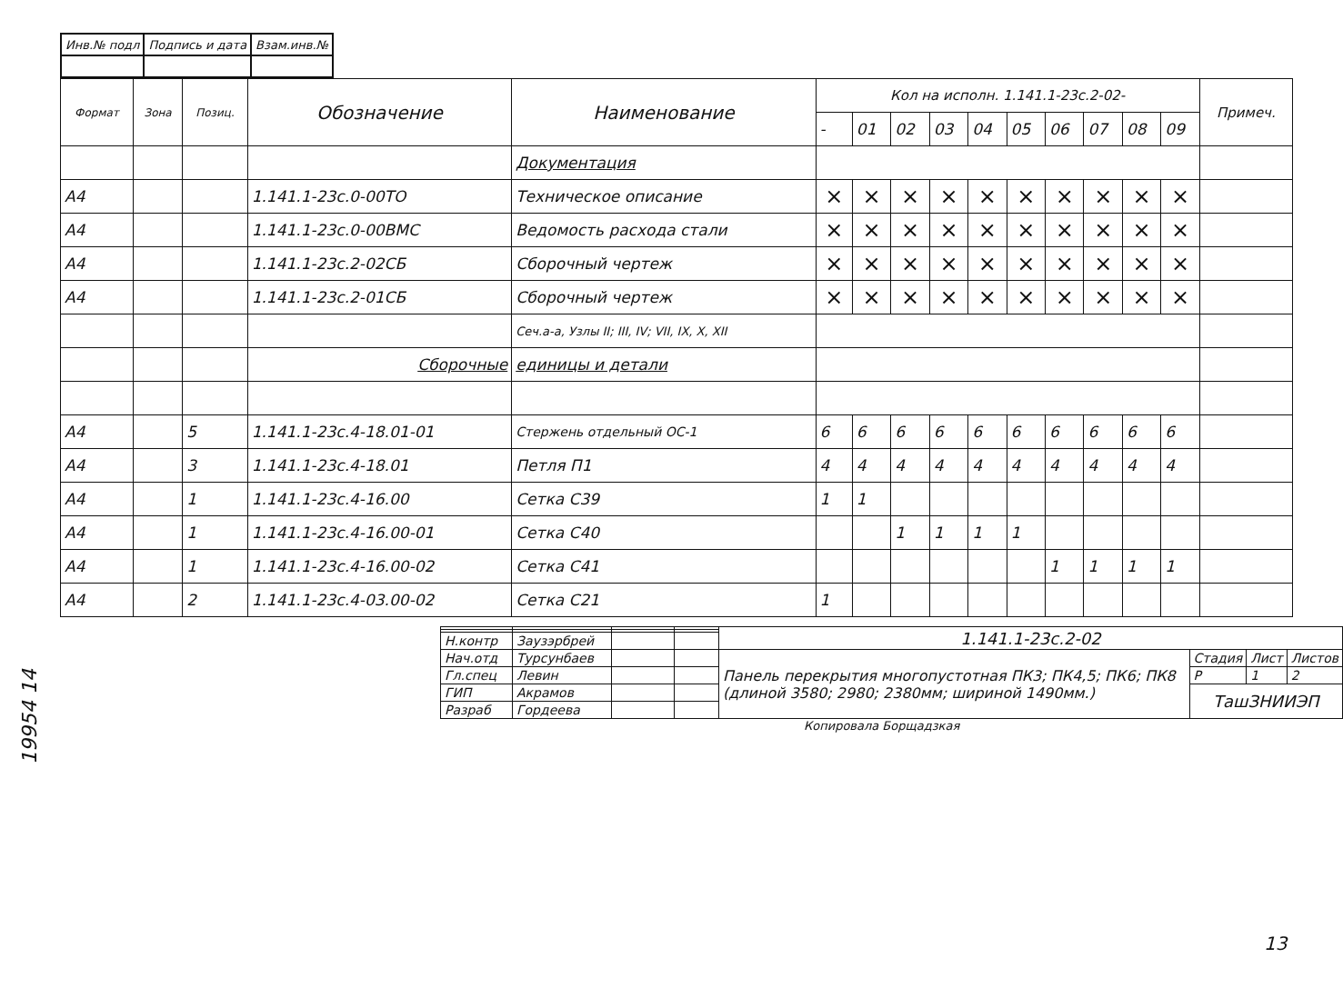| Инв.№ подл | Подпись и дата | Взам.инв.№ |
| Формат | Зона | Позиц. | Обозначение | Наименование | Кол на исполн. 1.141.1-23с.2-02- | | | | | | | | | | Примеч. |
| --- | --- | --- | --- | --- | --- | --- | --- | --- | --- | --- | --- | --- | --- | --- | --- |
| | | | | | - | 01 | 02 | 03 | 04 | 05 | 06 | 07 | 08 | 09 | |
| | | | | Документация | | | | | | | | | | | |
| А4 | | | 1.141.1-23с.0-00ТО | Техническое описание | × | × | × | × | × | × | × | × | × | × | |
| А4 | | | 1.141.1-23с.0-00ВМС | Ведомость расхода стали | × | × | × | × | × | × | × | × | × | × | |
| А4 | | | 1.141.1-23с.2-02СБ | Сборочный чертеж | × | × | × | × | × | × | × | × | × | × | |
| А4 | | | 1.141.1-23с.2-01СБ | Сборочный чертеж | × | × | × | × | × | × | × | × | × | × | |
| | | | | Сеч.а-а, Узлы II; III, IV; VII, IX, X, XII | | | | | | | | | | | |
| | | | Сборочные | единицы и детали | | | | | | | | | | | |
| А4 | | 5 | 1.141.1-23с.4-18.01-01 | Стержень отдельный ОС-1 | 6 | 6 | 6 | 6 | 6 | 6 | 6 | 6 | 6 | 6 | |
| А4 | | 3 | 1.141.1-23с.4-18.01 | Петля П1 | 4 | 4 | 4 | 4 | 4 | 4 | 4 | 4 | 4 | 4 | |
| А4 | | 1 | 1.141.1-23с.4-16.00 | Сетка С39 | 1 | 1 | | | | | | | | | |
| А4 | | 1 | 1.141.1-23с.4-16.00-01 | Сетка С40 | | | 1 | 1 | 1 | 1 | | | | | |
| А4 | | 1 | 1.141.1-23с.4-16.00-02 | Сетка С41 | | | | | | | 1 | 1 | 1 | 1 | |
| А4 | | 2 | 1.141.1-23с.4-03.00-02 | Сетка С21 | 1 | | | | | | | | | | |
| | | | | 1.141.1-23с.2-02 | | | |
| Н.контр | Заузэрбрей | | | | | | |
| Нач.отд | Турсунбаев | | | Панель перекрытия многопустотная ПК3; ПК4,5; ПК6; ПК8 (длиной 3580; 2980; 2380мм; шириной 1490мм.) | Стадия | Лист | Листов |
| Гл.спец | Левин | | | | Р | 1 | 2 |
| ГИП | Акрамов | | | | ТашЗНИИЭП | | |
| Разраб | Гордеева | | | | | | |
Копировала Борщадзкая
19954 14
13